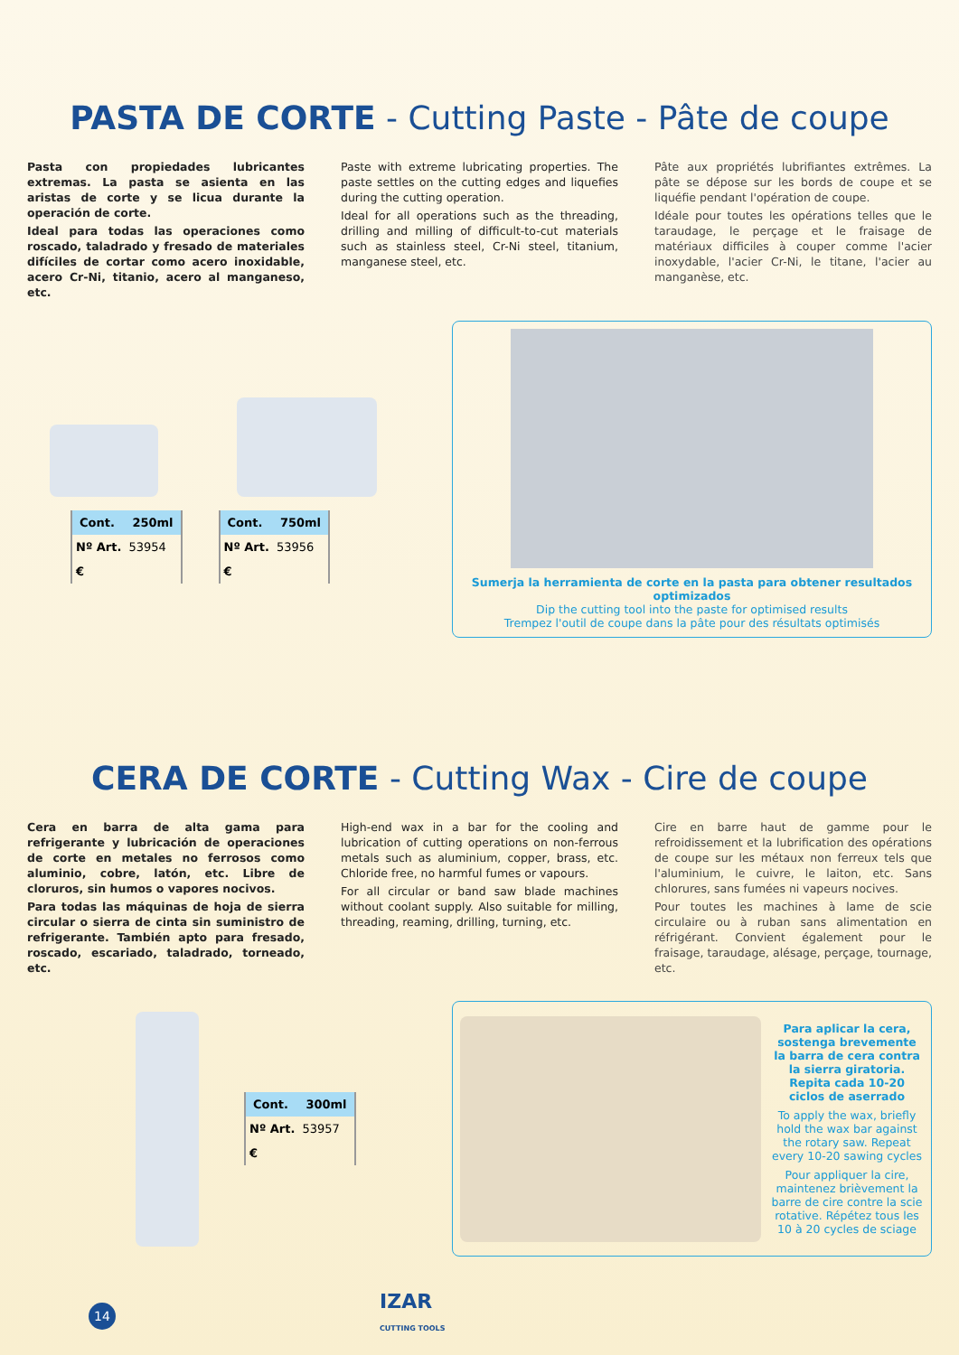PASTA DE CORTE - Cutting Paste - Pâte de coupe
Pasta con propiedades lubricantes extremas. La pasta se asienta en las aristas de corte y se licua durante la operación de corte.
Ideal para todas las operaciones como roscado, taladrado y fresado de materiales difíciles de cortar como acero inoxidable, acero Cr-Ni, titanio, acero al manganeso, etc.
Paste with extreme lubricating properties. The paste settles on the cutting edges and liquefies during the cutting operation.
Ideal for all operations such as the threading, drilling and milling of difficult-to-cut materials such as stainless steel, Cr-Ni steel, titanium, manganese steel, etc.
Pâte aux propriétés lubrifiantes extrêmes. La pâte se dépose sur les bords de coupe et se liquéfie pendant l'opération de coupe.
Idéale pour toutes les opérations telles que le taraudage, le perçage et le fraisage de matériaux difficiles à couper comme l'acier inoxydable, l'acier Cr-Ni, le titane, l'acier au manganèse, etc.
| Cont. | 250ml |
| --- | --- |
| Nº Art. | 53954 |
| € | |
| Cont. | 750ml |
| --- | --- |
| Nº Art. | 53956 |
| € | |
Sumerja la herramienta de corte en la pasta para obtener resultados optimizados
Dip the cutting tool into the paste for optimised results
Trempez l'outil de coupe dans la pâte pour des résultats optimisés
CERA DE CORTE - Cutting Wax - Cire de coupe
Cera en barra de alta gama para refrigerante y lubricación de operaciones de corte en metales no ferrosos como aluminio, cobre, latón, etc. Libre de cloruros, sin humos o vapores nocivos.
Para todas las máquinas de hoja de sierra circular o sierra de cinta sin suministro de refrigerante. También apto para fresado, roscado, escariado, taladrado, torneado, etc.
High-end wax in a bar for the cooling and lubrication of cutting operations on non-ferrous metals such as aluminium, copper, brass, etc. Chloride free, no harmful fumes or vapours.
For all circular or band saw blade machines without coolant supply. Also suitable for milling, threading, reaming, drilling, turning, etc.
Cire en barre haut de gamme pour le refroidissement et la lubrification des opérations de coupe sur les métaux non ferreux tels que l'aluminium, le cuivre, le laiton, etc. Sans chlorures, sans fumées ni vapeurs nocives.
Pour toutes les machines à lame de scie circulaire ou à ruban sans alimentation en réfrigérant. Convient également pour le fraisage, taraudage, alésage, perçage, tournage, etc.
| Cont. | 300ml |
| --- | --- |
| Nº Art. | 53957 |
| € | |
Para aplicar la cera, sostenga brevemente la barra de cera contra la sierra giratoria. Repita cada 10-20 ciclos de aserrado
To apply the wax, briefly hold the wax bar against the rotary saw. Repeat every 10-20 sawing cycles
Pour appliquer la cire, maintenez brièvement la barre de cire contre la scie rotative. Répétez tous les 10 à 20 cycles de sciage
14
IZAR
CUTTING TOOLS